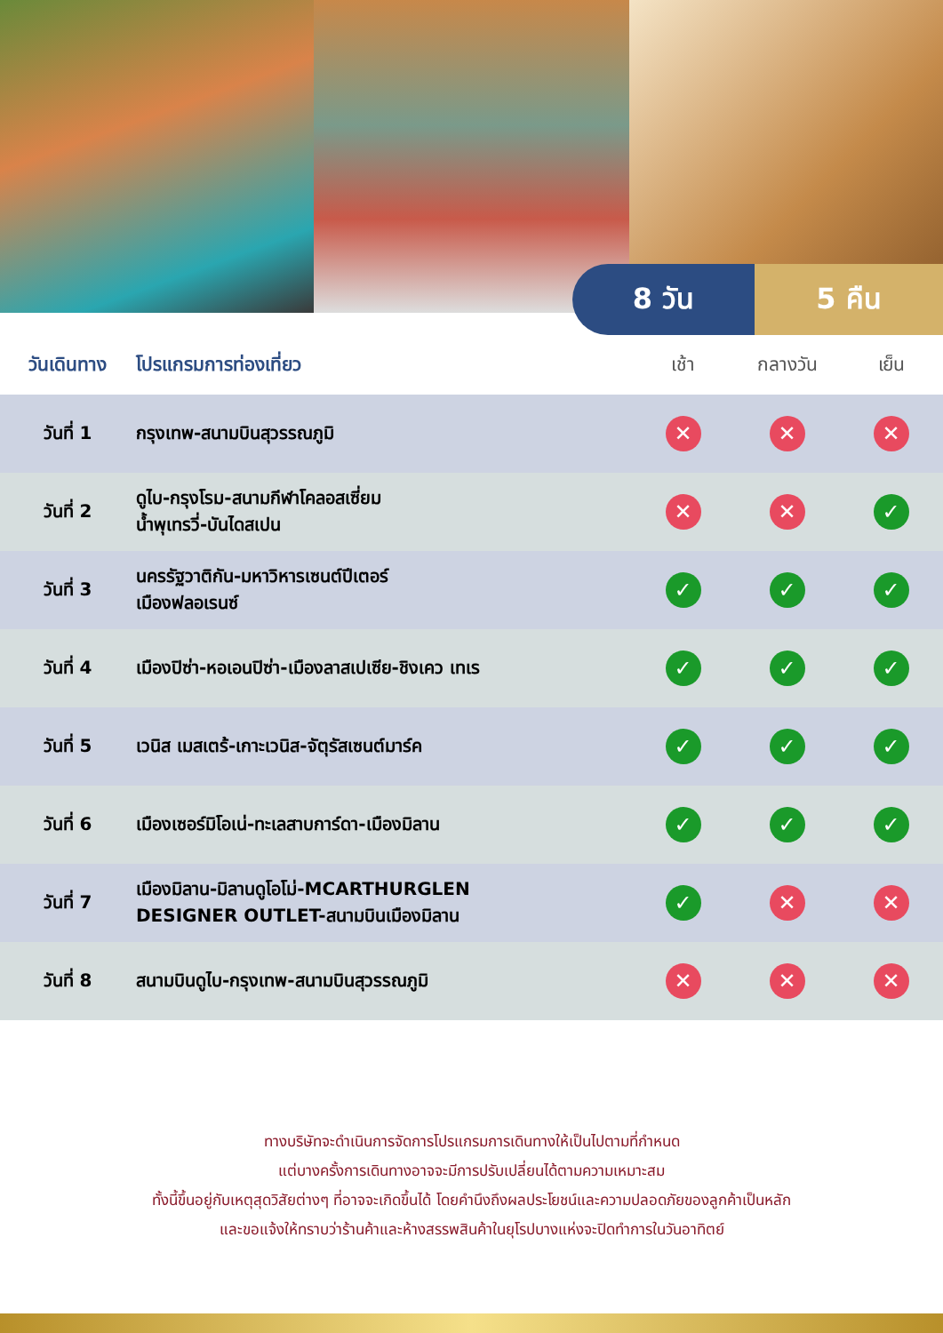8 วัน 5 คืน
| วันเดินทาง | โปรแกรมการท่องเที่ยว | เช้า | กลางวัน | เย็น |
| --- | --- | --- | --- | --- |
| วันที่ 1 | กรุงเทพ-สนามบินสุวรรณภูมิ | ✕ | ✕ | ✕ |
| วันที่ 2 | ดูไบ-กรุงโรม-สนามกีฬาโคลอสเซี่ยม น้ำพุเทรวี่-บันไดสเปน | ✕ | ✕ | ✓ |
| วันที่ 3 | นครรัฐวาติกัน-มหาวิหารเซนต์ปีเตอร์ เมืองฟลอเรนซ์ | ✓ | ✓ | ✓ |
| วันที่ 4 | เมืองปิซ่า-หอเอนปิซ่า-เมืองลาสเปเซีย-ชิงเคว เทเร | ✓ | ✓ | ✓ |
| วันที่ 5 | เวนิส เมสเตร้-เกาะเวนิส-จัตุรัสเซนต์มาร์ค | ✓ | ✓ | ✓ |
| วันที่ 6 | เมืองเซอร์มิโอเน่-ทะเลสาบการ์ดา-เมืองมิลาน | ✓ | ✓ | ✓ |
| วันที่ 7 | เมืองมิลาน-มิลานดูโอโม่-MCARTHURGLEN DESIGNER OUTLET-สนามบินเมืองมิลาน | ✓ | ✕ | ✕ |
| วันที่ 8 | สนามบินดูไบ-กรุงเทพ-สนามบินสุวรรณภูมิ | ✕ | ✕ | ✕ |
ทางบริษัทจะดำเนินการจัดการโปรแกรมการเดินทางให้เป็นไปตามที่กำหนด
แต่บางครั้งการเดินทางอาจจะมีการปรับเปลี่ยนได้ตามความเหมาะสม
ทั้งนี้ขึ้นอยู่กับเหตุสุดวิสัยต่างๆ ที่อาจจะเกิดขึ้นได้ โดยคำนึงถึงผลประโยชน์และความปลอดภัยของลูกค้าเป็นหลัก
และขอแจ้งให้ทราบว่าร้านค้าและห้างสรรพสินค้าในยุโรปบางแห่งจะปิดทำการในวันอาทิตย์